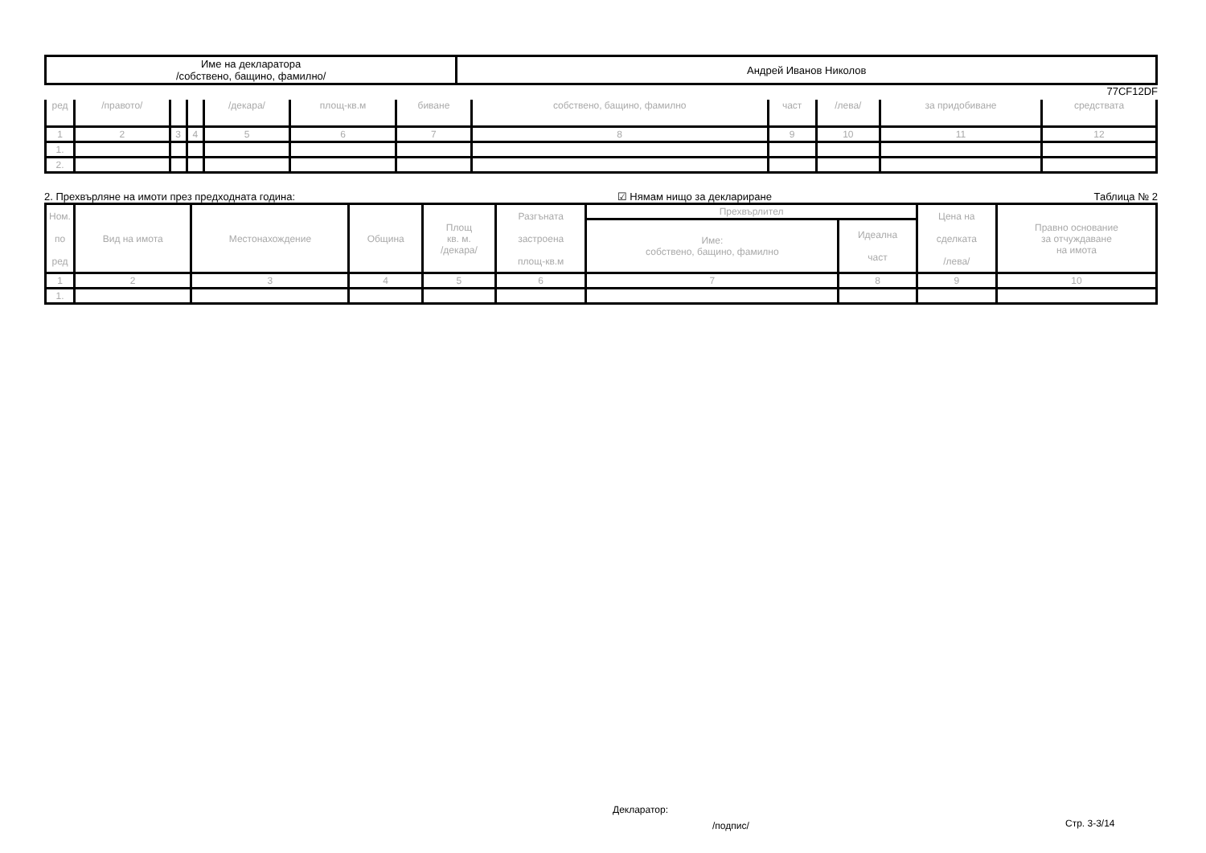| Име на декларатора /собствено, бащино, фамилно/ | Андрей Иванов Николов |
77CF12DF
| ред | /правото/ | | | /декара/ | площ-кв.м | биване | собствено, бащино, фамилно | част | /лева/ | за придобиване | средствата |
| 1 | 2 | 3 | 4 | 5 | 6 | 7 | 8 | 9 | 10 | 11 | 12 |
| 1. | | | | | | | | | | | |
| 2. | | | | | | | | | | | |
2. Прехвърляне на имоти през предходната година: ☑ Нямам нищо за деклариране Таблица № 2
| Ном. по ред | Вид на имота | Местонахождение | Община | Площ кв. м. /декара/ | Разгъната застроена площ-кв.м | Прехвърлител | | Цена на сделката /лева/ | Правно основание за отчуждаване на имота |
| | | | | | | Име: собствено, бащино, фамилно | Идеална част | | |
| 1 | 2 | 3 | 4 | 5 | 6 | 7 | 8 | 9 | 10 |
| 1. | | | | | | | | | |
Декларатор:
/подпис/ Стр. 3-3/14